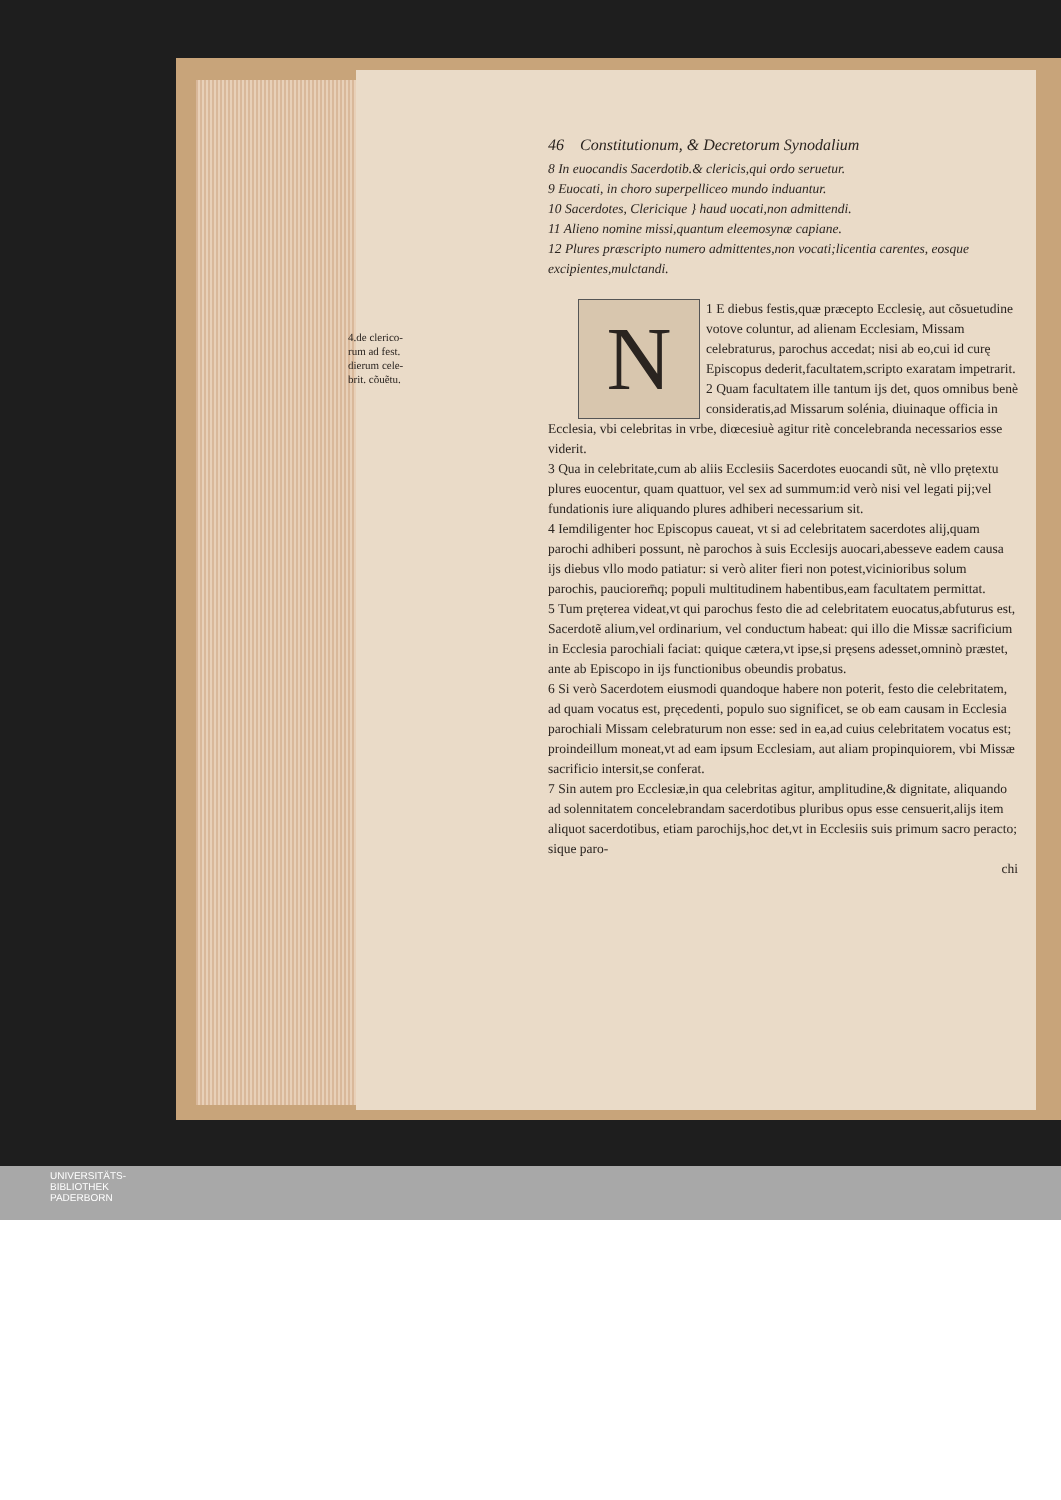4.de clerico-
rum ad fest.
dierum cele-
brit. cõuẽtu.
46 Constitutionum, & Decretorum Synodalium
8 In euocandis Sacerdotib.& clericis,qui ordo seruetur.
9 Euocati, in choro superpelliceo mundo induantur.
10 Sacerdotes, Clericique } haud uocati,non admittendi.
11 Alieno nomine missi,quantum eleemosynæ capiane.
12 Plures præscripto numero admittentes,non vocati;licentia carentes, eosque excipientes,mulctandi.
1 N E diebus festis,quæ præcepto Ecclesię, aut cõsuetudine votove coluntur, ad alienam Ecclesiam, Missam celebraturus, parochus accedat; nisi ab eo,cui id curę Episcopus dederit,facultatem,scripto exaratam impetrarit.
2 Quam facultatem ille tantum ijs det, quos omnibus benè consideratis,ad Missarum solénia, diuinaque officia in Ecclesia, vbi celebritas in vrbe, diœcesiuè agitur ritè concelebranda necessarios esse viderit.
3 Qua in celebritate,cum ab aliis Ecclesiis Sacerdotes euocandi sũt, nè vllo prętextu plures euocentur, quam quattuor, vel sex ad summum:id verò nisi vel legati pij;vel fundationis iure aliquando plures adhiberi necessarium sit.
4 Iemdiligenter hoc Episcopus caueat, vt si ad celebritatem sacerdotes alij,quam parochi adhiberi possunt, nè parochos à suis Ecclesijs auocari,abesseve eadem causa ijs diebus vllo modo patiatur: si verò aliter fieri non potest,vicinioribus solum parochis, pauciorem̄q; populi multitudinem habentibus,eam facultatem permittat.
5 Tum pręterea videat,vt qui parochus festo die ad celebritatem euocatus,abfuturus est, Sacerdotẽ alium,vel ordinarium, vel conductum habeat: qui illo die Missæ sacrificium in Ecclesia parochiali faciat: quique cætera,vt ipse,si pręsens adesset,omninò præstet, ante ab Episcopo in ijs functionibus obeundis probatus.
6 Si verò Sacerdotem eiusmodi quandoque habere non poterit, festo die celebritatem, ad quam vocatus est, pręcedenti, populo suo significet, se ob eam causam in Ecclesia parochiali Missam celebraturum non esse: sed in ea,ad cuius celebritatem vocatus est; proindeillum moneat,vt ad eam ipsum Ecclesiam, aut aliam propinquiorem, vbi Missæ sacrificio intersit,se conferat.
7 Sin autem pro Ecclesiæ,in qua celebritas agitur, amplitudine,& dignitate, aliquando ad solennitatem concelebrandam sacerdotibus pluribus opus esse censuerit,alijs item aliquot sacerdotibus, etiam parochijs,hoc det,vt in Ecclesiis suis primum sacro peracto; sique paro-
chi
UNIVERSITÄTS-
BIBLIOTHEK
PADERBORN